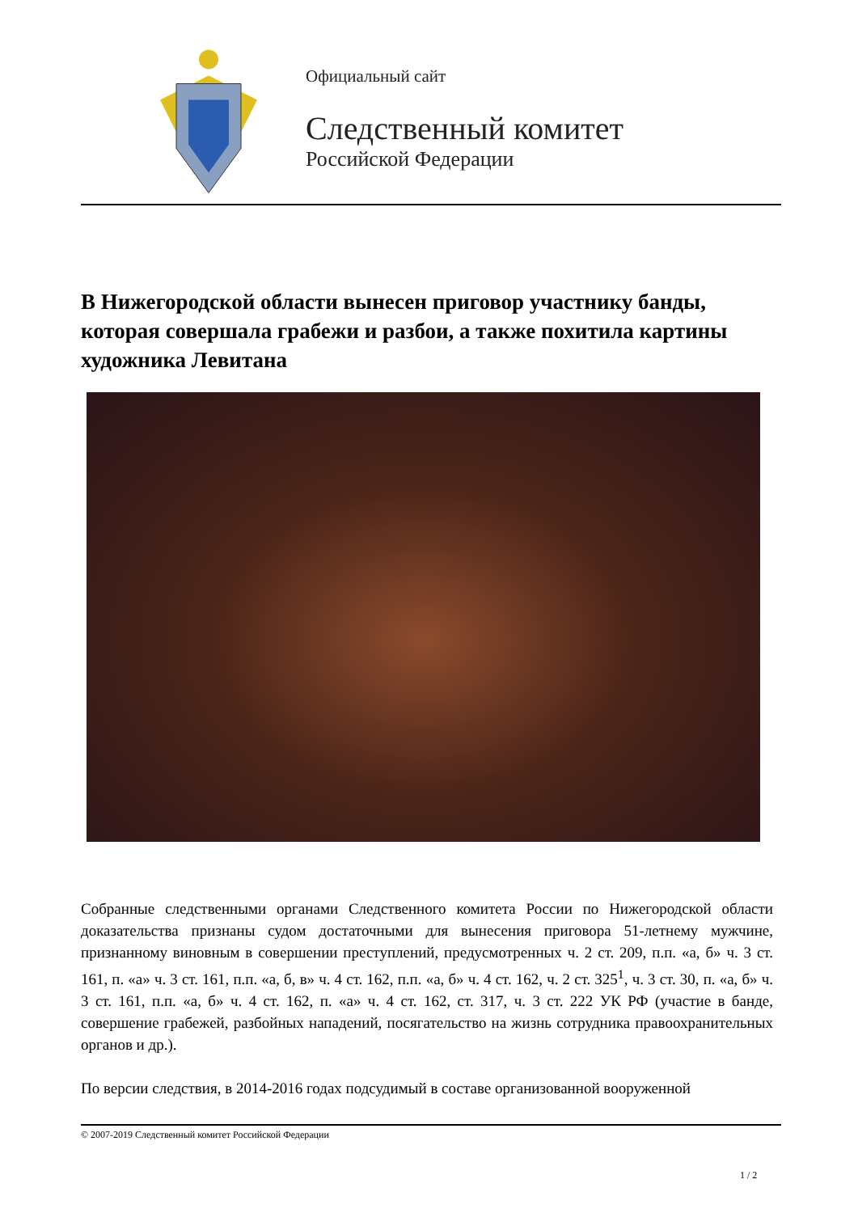Официальный сайт
Следственный комитет
Российской Федерации
В Нижегородской области вынесен приговор участнику банды, которая совершала грабежи и разбои, а также похитила картины художника Левитана
Собранные следственными органами Следственного комитета России по Нижегородской области доказательства признаны судом достаточными для вынесения приговора 51-летнему мужчине, признанному виновным в совершении преступлений, предусмотренных ч. 2 ст. 209, п.п. «а, б» ч. 3 ст. 161, п. «а» ч. 3 ст. 161, п.п. «а, б, в» ч. 4 ст. 162, п.п. «а, б» ч. 4 ст. 162, ч. 2 ст. 325<sup>1</sup>, ч. 3 ст. 30, п. «а, б» ч. 3 ст. 161, п.п. «а, б» ч. 4 ст. 162, п. «а» ч. 4 ст. 162, ст. 317, ч. 3 ст. 222 УК РФ (участие в банде, совершение грабежей, разбойных нападений, посягательство на жизнь сотрудника правоохранительных органов и др.).
По версии следствия, в 2014-2016 годах подсудимый в составе организованной вооруженной
© 2007-2019 Следственный комитет Российской Федерации
1 / 2